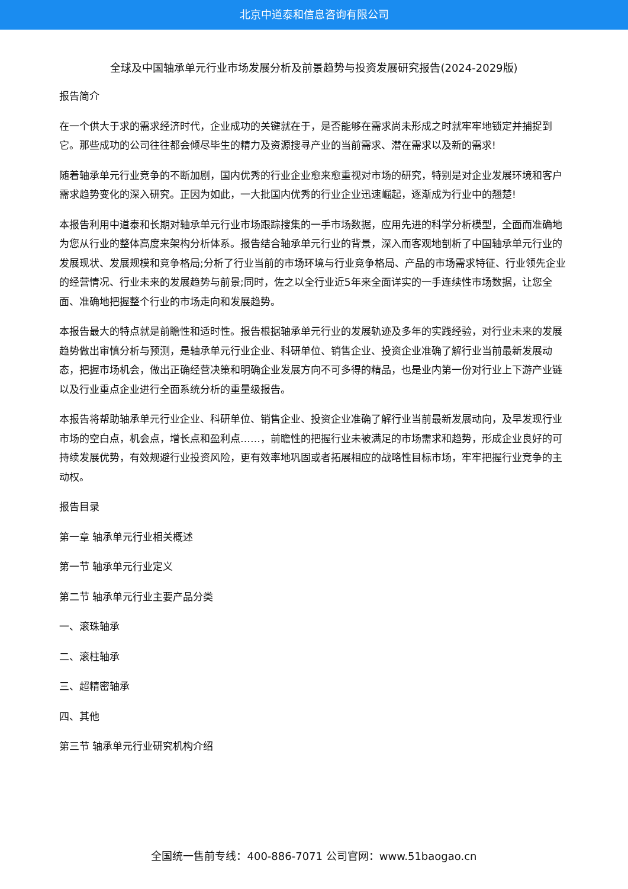北京中道泰和信息咨询有限公司
全球及中国轴承单元行业市场发展分析及前景趋势与投资发展研究报告(2024-2029版)
报告简介
在一个供大于求的需求经济时代，企业成功的关键就在于，是否能够在需求尚未形成之时就牢牢地锁定并捕捉到它。那些成功的公司往往都会倾尽毕生的精力及资源搜寻产业的当前需求、潜在需求以及新的需求!
随着轴承单元行业竞争的不断加剧，国内优秀的行业企业愈来愈重视对市场的研究，特别是对企业发展环境和客户需求趋势变化的深入研究。正因为如此，一大批国内优秀的行业企业迅速崛起，逐渐成为行业中的翘楚!
本报告利用中道泰和长期对轴承单元行业市场跟踪搜集的一手市场数据，应用先进的科学分析模型，全面而准确地为您从行业的整体高度来架构分析体系。报告结合轴承单元行业的背景，深入而客观地剖析了中国轴承单元行业的发展现状、发展规模和竞争格局;分析了行业当前的市场环境与行业竞争格局、产品的市场需求特征、行业领先企业的经营情况、行业未来的发展趋势与前景;同时，佐之以全行业近5年来全面详实的一手连续性市场数据，让您全面、准确地把握整个行业的市场走向和发展趋势。
本报告最大的特点就是前瞻性和适时性。报告根据轴承单元行业的发展轨迹及多年的实践经验，对行业未来的发展趋势做出审慎分析与预测，是轴承单元行业企业、科研单位、销售企业、投资企业准确了解行业当前最新发展动态，把握市场机会，做出正确经营决策和明确企业发展方向不可多得的精品，也是业内第一份对行业上下游产业链以及行业重点企业进行全面系统分析的重量级报告。
本报告将帮助轴承单元行业企业、科研单位、销售企业、投资企业准确了解行业当前最新发展动向，及早发现行业市场的空白点，机会点，增长点和盈利点……，前瞻性的把握行业未被满足的市场需求和趋势，形成企业良好的可持续发展优势，有效规避行业投资风险，更有效率地巩固或者拓展相应的战略性目标市场，牢牢把握行业竞争的主动权。
报告目录
第一章 轴承单元行业相关概述
第一节 轴承单元行业定义
第二节 轴承单元行业主要产品分类
一、滚珠轴承
二、滚柱轴承
三、超精密轴承
四、其他
第三节 轴承单元行业研究机构介绍
全国统一售前专线：400-886-7071 公司官网：www.51baogao.cn